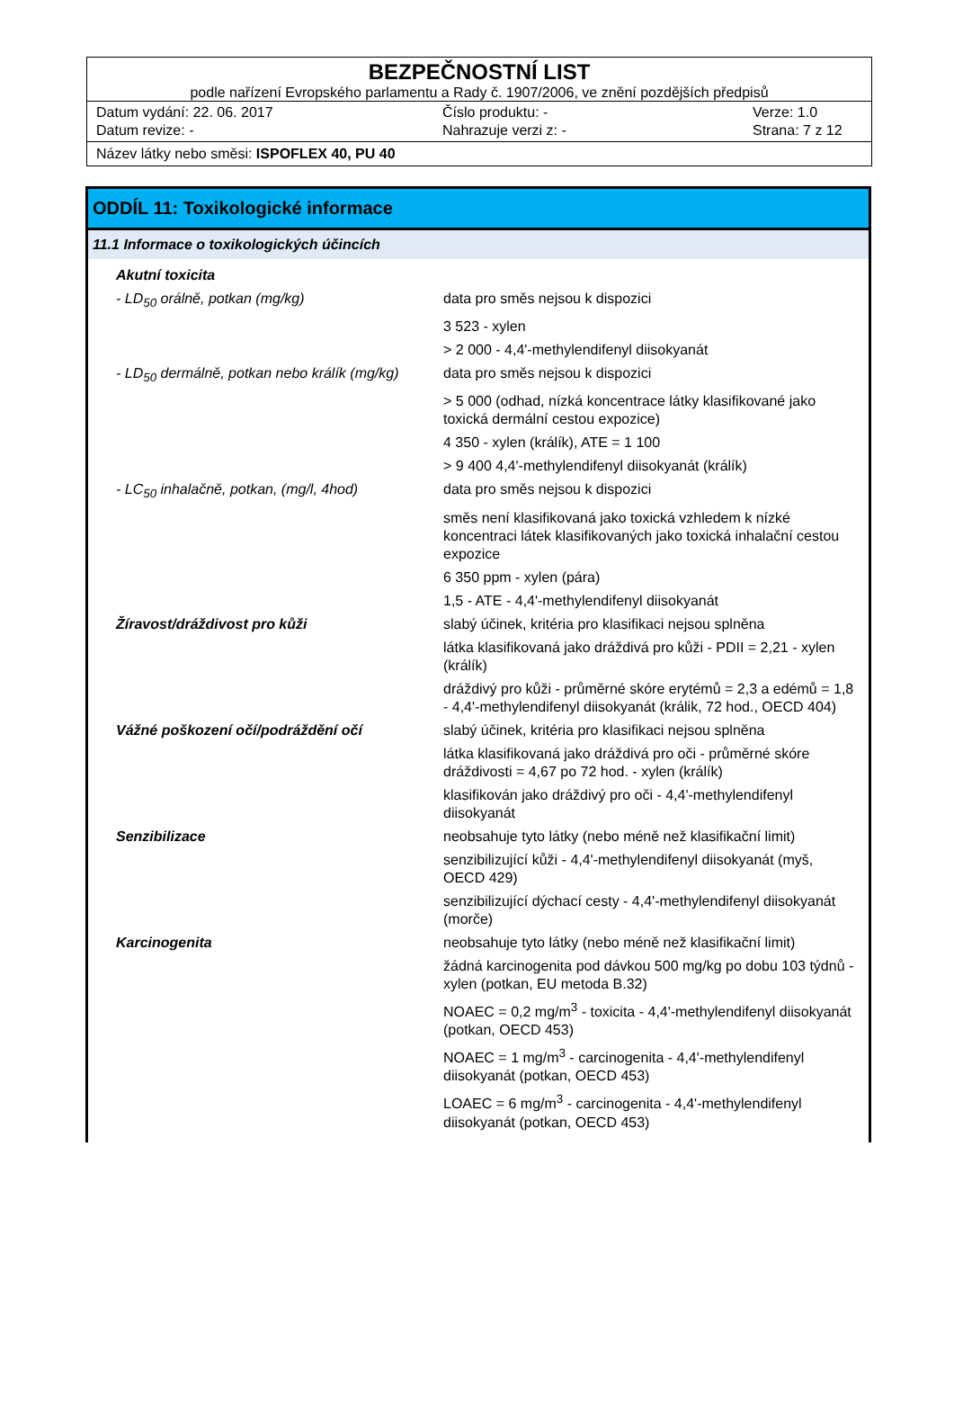BEZPEČNOSTNÍ LIST
podle nařízení Evropského parlamentu a Rady č. 1907/2006, ve znění pozdějších předpisů
Datum vydání: 22. 06. 2017 Číslo produktu: - Verze: 1.0 Datum revize: - Nahrazuje verzi z: - Strana: 7 z 12
Název látky nebo směsi: ISPOFLEX 40, PU 40
ODDÍL 11: Toxikologické informace
11.1 Informace o toxikologických účincích
| Akutní toxicita | |
| - LD<sub>50</sub> orálně, potkan (mg/kg) | data pro směs nejsou k dispozici |
| | 3 523 - xylen |
| | > 2 000 - 4,4'-methylendifenyl diisokyanát |
| - LD<sub>50</sub> dermálně, potkan nebo králík (mg/kg) | data pro směs nejsou k dispozici |
| | > 5 000 (odhad, nízká koncentrace látky klasifikované jako toxická dermální cestou expozice) |
| | 4 350 - xylen (králík), ATE = 1 100 |
| | > 9 400 4,4'-methylendifenyl diisokyanát (králík) |
| - LC<sub>50</sub> inhalačně, potkan, (mg/l, 4hod) | data pro směs nejsou k dispozici |
| | směs není klasifikovaná jako toxická vzhledem k nízké koncentraci látek klasifikovaných jako toxická inhalační cestou expozice |
| | 6 350 ppm - xylen (pára) |
| | 1,5 - ATE - 4,4'-methylendifenyl diisokyanát |
| Žíravost/dráždivost pro kůži | slabý účinek, kritéria pro klasifikaci nejsou splněna |
| | látka klasifikovaná jako dráždivá pro kůži - PDII = 2,21 - xylen (králík) |
| | dráždivý pro kůži - průměrné skóre erytémů = 2,3 a edémů = 1,8 - 4,4'-methylendifenyl diisokyanát (králik, 72 hod., OECD 404) |
| Vážné poškození očí/podráždění očí | slabý účinek, kritéria pro klasifikaci nejsou splněna |
| | látka klasifikovaná jako dráždivá pro oči - průměrné skóre dráždivosti = 4,67 po 72 hod. - xylen (králík) |
| | klasifikován jako dráždivý pro oči - 4,4'-methylendifenyl diisokyanát |
| Senzibilizace | neobsahuje tyto látky (nebo méně než klasifikační limit) |
| | senzibilizující kůži - 4,4'-methylendifenyl diisokyanát (myš, OECD 429) |
| | senzibilizující dýchací cesty - 4,4'-methylendifenyl diisokyanát (morče) |
| Karcinogenita | neobsahuje tyto látky (nebo méně než klasifikační limit) |
| | žádná karcinogenita pod dávkou 500 mg/kg po dobu 103 týdnů - xylen (potkan, EU metoda B.32) |
| | NOAEC = 0,2 mg/m<sup>3</sup> - toxicita - 4,4'-methylendifenyl diisokyanát (potkan, OECD 453) |
| | NOAEC = 1 mg/m<sup>3</sup> - carcinogenita - 4,4'-methylendifenyl diisokyanát (potkan, OECD 453) |
| | LOAEC = 6 mg/m<sup>3</sup> - carcinogenita - 4,4'-methylendifenyl diisokyanát (potkan, OECD 453) |